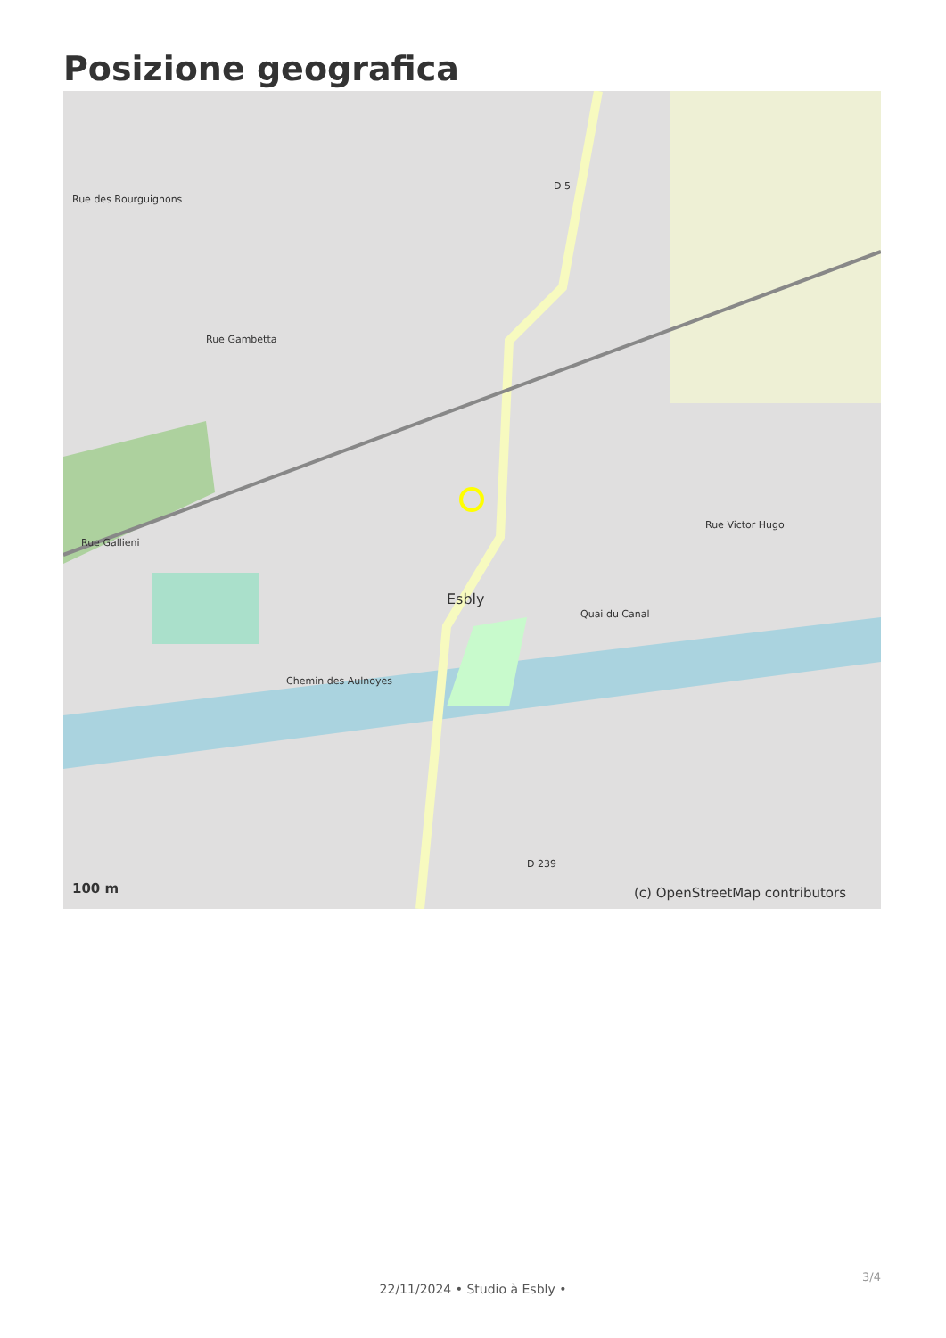Posizione geografica
Rue des Bourguignons
Rue Gambetta
Rue Gallieni
D 5
Rue Victor Hugo
Quai du Canal
Esbly
Chemin des Aulnoyes
D 239
100 m (c) OpenStreetMap contributors
3/4
22/11/2024 • Studio à Esbly •